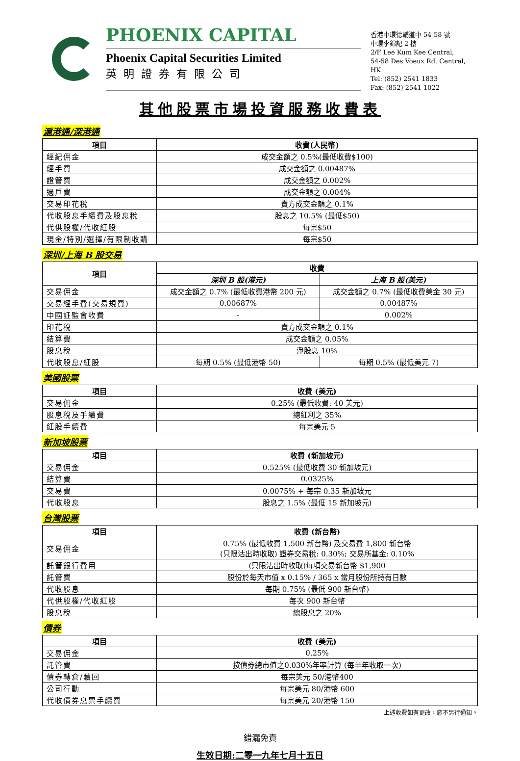PHOENIX CAPITAL
Phoenix Capital Securities Limited
英明證券有限公司
香港中環德輔道中 54-58 號
中環李錦記 2 樓
2/F Lee Kum Kee Central,
54-58 Des Voeux Rd. Central, HK
Tel: (852) 2541 1833
Fax: (852) 2541 1022
其他股票市場投資服務收費表
滬港通/深港通
| 項目 | 收費(人民幣) |
| --- | --- |
| 經紀佣金 | 成交金額之 0.5%(最低收費$100) |
| 經手費 | 成交金額之 0.00487% |
| 證管費 | 成交金額之 0.002% |
| 過戶費 | 成交金額之 0.004% |
| 交易印花稅 | 賣方成交金額之 0.1% |
| 代收股息手續費及股息稅 | 股息之 10.5% (最低$50) |
| 代供股權/代收紅股 | 每宗$50 |
| 現金/特別/選擇/有限制收購 | 每宗$50 |
深圳/上海 B 股交易
| 項目 | 收費 | |
| --- | --- | --- |
| | 深圳 B 股(港元) | 上海 B 股(美元) |
| 交易佣金 | 成交金額之 0.7% (最低收費港幣 200 元) | 成交金額之 0.7% (最低收費美金 30 元) |
| 交易經手費(交易規費) | 0.00687% | 0.00487% |
| 中國証監會收費 | - | 0.002% |
| 印花稅 | 賣方成交金額之 0.1% | |
| 結算費 | 成交金額之 0.05% | |
| 股息稅 | 淨股息 10% | |
| 代收股息/紅股 | 每期 0.5% (最低港幣 50) | 每期 0.5% (最低美元 7) |
美國股票
| 項目 | 收費 (美元) |
| --- | --- |
| 交易佣金 | 0.25% (最低收費: 40 美元) |
| 股息稅及手續費 | 總紅利之 35% |
| 紅股手續費 | 每宗美元 5 |
新加坡股票
| 項目 | 收費 (新加坡元) |
| --- | --- |
| 交易佣金 | 0.525% (最低收費 30 新加坡元) |
| 結算費 | 0.0325% |
| 交易費 | 0.0075% + 每宗 0.35 新加坡元 |
| 代收股息 | 股息之 1.5% (最低 15 新加坡元) |
台灣股票
| 項目 | 收費 (新台幣) |
| --- | --- |
| 交易佣金 | 0.75% (最低收費 1,500 新台幣) 及交易費 1,800 新台幣 (只限沽出時收取) 證券交易稅: 0.30%; 交易所基金: 0.10% |
| 託管銀行費用 | (只限沽出時收取)每項交易新台幣 $1,900 |
| 託管費 | 股份於每天市值 x 0.15% / 365 x 當月股份所持有日數 |
| 代收股息 | 每期 0.75% (最低 900 新台幣) |
| 代供股權/代收紅股 | 每次 900 新台幣 |
| 股息稅 | 總股息之 20% |
債券
| 項目 | 收費 (美元) |
| --- | --- |
| 交易佣金 | 0.25% |
| 託管費 | 按債券總市值之0.030%年率計算 (每半年收取一次) |
| 債券轉倉/贖回 | 每宗美元 50/港幣400 |
| 公司行動 | 每宗美元 80/港幣 600 |
| 代收債券息票手續費 | 每宗美元 20/港幣 150 |
上述收費如有更改，恕不另行通知。
錯漏免責
生效日期:二零一九年七月十五日